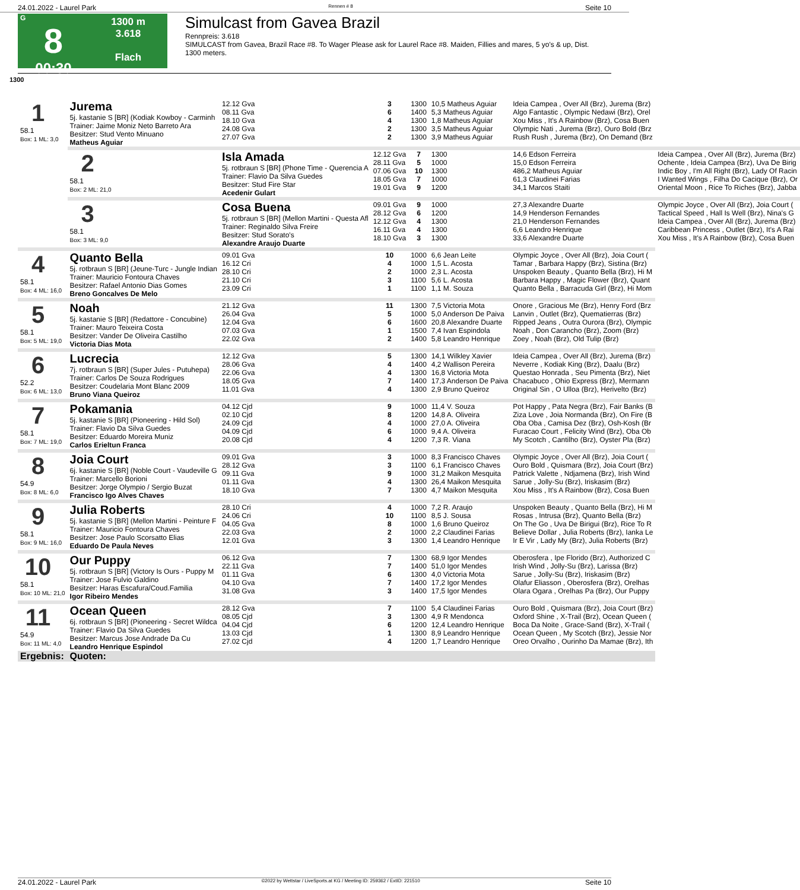24.01.2022 - Laurel Park Rennen # 8 Seite 10
G
8
00:30
1300 m
3.618
Flach
Simulcast from Gavea Brazil
Rennpreis: 3.618
SIMULCAST from Gavea, Brazil Race #8. To Wager Please ask for Laurel Race #8. Maiden, Fillies and mares, 5 yo's & up, Dist. 1300 meters.
1300
| 1 58.1 Box: 1 ML: 3,0 | Jurema 5j. kastanie S [BR] (Kodiak Kowboy - Carminh Trainer: Jaime Moniz Neto Barreto Ara Besitzer: Stud Vento Minuano Matheus Aguiar | 12.12 Gva 08.11 Gva 18.10 Gva 24.08 Gva 27.07 Gva | 3 6 4 2 2 | 1300 1400 1300 1300 1300 | 10,5 Matheus Aguiar 5,3 Matheus Aguiar 1,8 Matheus Aguiar 3,5 Matheus Aguiar 3,9 Matheus Aguiar | Ideia Campea , Over All (Brz), Jurema (Brz) Algo Fantastic , Olympic Nedawi (Brz), Orel Xou Miss , It's A Rainbow (Brz), Cosa Buen Olympic Nati , Jurema (Brz), Ouro Bold (Brz Rush Rush , Jurema (Brz), On Demand (Brz | |
| | 2 58.1 Box: 2 ML: 21,0 | Isla Amada 5j. rotbraun S [BR] (Phone Time - Querencia A Trainer: Flavio Da Silva Guedes Besitzer: Stud Fire Star Acedenir Gulart | 12.12 Gva 28.11 Gva 07.06 Gva 18.05 Gva 19.01 Gva | 7 5 10 7 9 | 1300 1000 1300 1000 1200 | 14,6 Edson Ferreira 15,0 Edson Ferreira 486,2 Matheus Aguiar 61,3 Claudinei Farias 34,1 Marcos Staiti | Ideia Campea , Over All (Brz), Jurema (Brz) Ochente , Ideia Campea (Brz), Uva De Birig Indic Boy , I'm All Right (Brz), Lady Of Racin I Wanted Wings , Filha Do Cacique (Brz), Or Oriental Moon , Rice To Riches (Brz), Jabba |
| | 3 58.1 Box: 3 ML: 9,0 | Cosa Buena 5j. rotbraun S [BR] (Mellon Martini - Questa Afl Trainer: Reginaldo Silva Freire Besitzer: Stud Sorato's Alexandre Araujo Duarte | 09.01 Gva 28.12 Gva 12.12 Gva 16.11 Gva 18.10 Gva | 9 6 4 4 3 | 1000 1200 1300 1300 1300 | 27,3 Alexandre Duarte 14,9 Henderson Fernandes 21,0 Henderson Fernandes 6,6 Leandro Henrique 33,6 Alexandre Duarte | Olympic Joyce , Over All (Brz), Joia Court ( Tactical Speed , Hall Is Well (Brz), Nina's G Ideia Campea , Over All (Brz), Jurema (Brz) Caribbean Princess , Outlet (Brz), It's A Rai Xou Miss , It's A Rainbow (Brz), Cosa Buen |
| 4 58.1 Box: 4 ML: 16,0 | Quanto Bella 5j. rotbraun S [BR] (Jeune-Turc - Jungle Indian Trainer: Mauricio Fontoura Chaves Besitzer: Rafael Antonio Dias Gomes Breno Goncalves De Melo | 09.01 Gva 16.12 Cri 28.10 Cri 21.10 Cri 23.09 Cri | 10 4 2 3 1 | 1000 1000 1000 1100 1100 | 6,6 Jean Leite 1,5 L. Acosta 2,3 L. Acosta 5,6 L. Acosta 1,1 M. Souza | Olympic Joyce , Over All (Brz), Joia Court ( Tamar , Barbara Happy (Brz), Sistina (Brz) Unspoken Beauty , Quanto Bella (Brz), Hi M Barbara Happy , Magic Flower (Brz), Quant Quanto Bella , Barracuda Girl (Brz), Hi Mom | |
| 5 58.1 Box: 5 ML: 19,0 | Noah 5j. kastanie S [BR] (Redattore - Concubine) Trainer: Mauro Teixeira Costa Besitzer: Vander De Oliveira Castilho Victoria Dias Mota | 21.12 Gva 26.04 Gva 12.04 Gva 07.03 Gva 22.02 Gva | 11 5 6 1 2 | 1300 1000 1600 1500 1400 | 7,5 Victoria Mota 5,0 Anderson De Paiva 20,8 Alexandre Duarte 7,4 Ivan Espindola 5,8 Leandro Henrique | Onore , Gracious Me (Brz), Henry Ford (Brz Lanvin , Outlet (Brz), Quematierras (Brz) Ripped Jeans , Outra Ourora (Brz), Olympic Noah , Don Carancho (Brz), Zoom (Brz) Zoey , Noah (Brz), Old Tulip (Brz) | |
| 6 52.2 Box: 6 ML: 13,0 | Lucrecia 7j. rotbraun S [BR] (Super Jules - Putuhepa) Trainer: Carlos De Souza Rodrigues Besitzer: Coudelaria Mont Blanc 2009 Bruno Viana Queiroz | 12.12 Gva 28.06 Gva 22.06 Gva 18.05 Gva 11.01 Gva | 5 4 4 7 4 | 1300 1400 1300 1400 1300 | 14,1 Wilkley Xavier 4,2 Wallison Pereira 16,8 Victoria Mota 17,3 Anderson De Paiva 2,9 Bruno Queiroz | Ideia Campea , Over All (Brz), Jurema (Brz) Neverre , Kodiak King (Brz), Daalu (Brz) Questao Honrada , Seu Pimenta (Brz), Niet Chacabuco , Ohio Express (Brz), Mermann Original Sin , O Ulloa (Brz), Herivelto (Brz) | |
| 7 58.1 Box: 7 ML: 19,0 | Pokamania 5j. kastanie S [BR] (Pioneering - Hild Sol) Trainer: Flavio Da Silva Guedes Besitzer: Eduardo Moreira Muniz Carlos Erieltun Franca | 04.12 Cjd 02.10 Cjd 24.09 Cjd 04.09 Cjd 20.08 Cjd | 9 8 4 6 4 | 1000 1200 1000 1000 1200 | 11,4 V. Souza 14,8 A. Oliveira 27,0 A. Oliveira 9,4 A. Oliveira 7,3 R. Viana | Pot Happy , Pata Negra (Brz), Fair Banks (B Ziza Love , Joia Normanda (Brz), On Fire (B Oba Oba , Camisa Dez (Brz), Osh-Kosh (Br Furacao Court , Felicity Wind (Brz), Oba Ob My Scotch , Cantilho (Brz), Oyster Pla (Brz) | |
| 8 54.9 Box: 8 ML: 6,0 | Joia Court 6j. kastanie S [BR] (Noble Court - Vaudeville G Trainer: Marcello Borioni Besitzer: Jorge Olympio / Sergio Buzat Francisco Igo Alves Chaves | 09.01 Gva 28.12 Gva 09.11 Gva 01.11 Gva 18.10 Gva | 3 3 9 4 7 | 1000 1100 1000 1300 1300 | 8,3 Francisco Chaves 6,1 Francisco Chaves 31,2 Maikon Mesquita 26,4 Maikon Mesquita 4,7 Maikon Mesquita | Olympic Joyce , Over All (Brz), Joia Court ( Ouro Bold , Quismara (Brz), Joia Court (Brz) Patrick Valette , Ndjamena (Brz), Irish Wind Sarue , Jolly-Su (Brz), Iriskasim (Brz) Xou Miss , It's A Rainbow (Brz), Cosa Buen | |
| 9 58.1 Box: 9 ML: 16,0 | Julia Roberts 5j. kastanie S [BR] (Mellon Martini - Peinture F Trainer: Mauricio Fontoura Chaves Besitzer: Jose Paulo Scorsatto Elias Eduardo De Paula Neves | 28.10 Cri 24.06 Cri 04.05 Gva 22.03 Gva 12.01 Gva | 4 10 8 2 3 | 1000 1100 1000 1000 1300 | 7,2 R. Araujo 8,5 J. Sousa 1,6 Bruno Queiroz 2,2 Claudinei Farias 1,4 Leandro Henrique | Unspoken Beauty , Quanto Bella (Brz), Hi M Rosas , Intrusa (Brz), Quanto Bella (Brz) On The Go , Uva De Birigui (Brz), Rice To R Believe Dollar , Julia Roberts (Brz), Ianka Le Ir E Vir , Lady My (Brz), Julia Roberts (Brz) | |
| 10 58.1 Box: 10 ML: 21,0 | Our Puppy 5j. rotbraun S [BR] (Victory Is Ours - Puppy M Trainer: Jose Fulvio Galdino Besitzer: Haras Escafura/Coud.Familia Igor Ribeiro Mendes | 06.12 Gva 22.11 Gva 01.11 Gva 04.10 Gva 31.08 Gva | 7 7 6 7 3 | 1300 1400 1300 1400 1400 | 68,9 Igor Mendes 51,0 Igor Mendes 4,0 Victoria Mota 17,2 Igor Mendes 17,5 Igor Mendes | Oberosfera , Ipe Florido (Brz), Authorized C Irish Wind , Jolly-Su (Brz), Larissa (Brz) Sarue , Jolly-Su (Brz), Iriskasim (Brz) Olafur Eliasson , Oberosfera (Brz), Orelhas Olara Ogara , Orelhas Pa (Brz), Our Puppy | |
| 11 54.9 Box: 11 ML: 4,0 | Ocean Queen 6j. rotbraun S [BR] (Pioneering - Secret Wildca Trainer: Flavio Da Silva Guedes Besitzer: Marcus Jose Andrade Da Cu Leandro Henrique Espindol | 28.12 Gva 08.05 Cjd 04.04 Cjd 13.03 Cjd 27.02 Cjd | 7 3 6 1 4 | 1100 1300 1200 1300 1200 | 5,4 Claudinei Farias 4,9 R Mendonca 12,4 Leandro Henrique 8,9 Leandro Henrique 1,7 Leandro Henrique | Ouro Bold , Quismara (Brz), Joia Court (Brz) Oxford Shine , X-Trail (Brz), Ocean Queen ( Boca Da Noite , Grace-Sand (Brz), X-Trail ( Ocean Queen , My Scotch (Brz), Jessie Nor Oreo Orvalho , Ourinho Da Mamae (Brz), Ith | |
| Ergebnis: | Quoten: | | | | | | |
24.01.2022 - Laurel Park ©2022 by Wettstar / LiveSports.at KG / Meeting ID: 259362 / ExtID: 221510 Seite 10